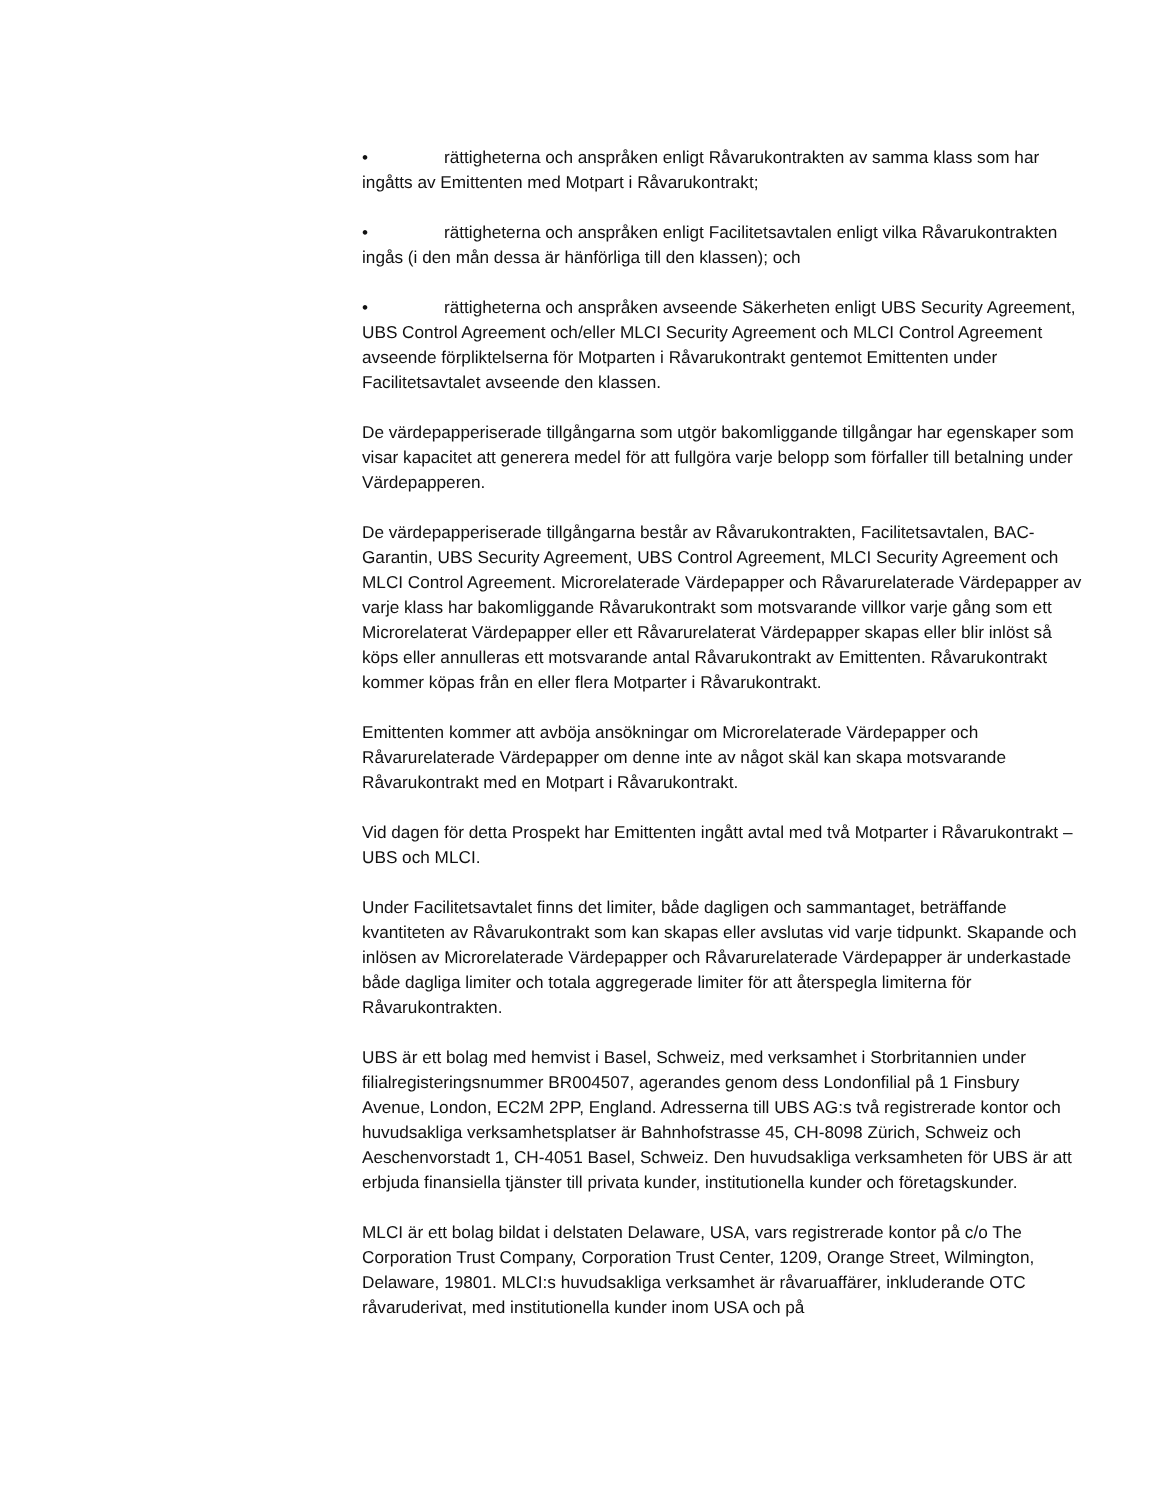• rättigheterna och anspråken enligt Råvarukontrakten av samma klass som har ingåtts av Emittenten med Motpart i Råvarukontrakt;
• rättigheterna och anspråken enligt Facilitetsavtalen enligt vilka Råvarukontrakten ingås (i den mån dessa är hänförliga till den klassen); och
• rättigheterna och anspråken avseende Säkerheten enligt UBS Security Agreement, UBS Control Agreement och/eller MLCI Security Agreement och MLCI Control Agreement avseende förpliktelserna för Motparten i Råvarukontrakt gentemot Emittenten under Facilitetsavtalet avseende den klassen.
De värdepapperiserade tillgångarna som utgör bakomliggande tillgångar har egenskaper som visar kapacitet att generera medel för att fullgöra varje belopp som förfaller till betalning under Värdepapperen.
De värdepapperiserade tillgångarna består av Råvarukontrakten, Facilitetsavtalen, BAC-Garantin, UBS Security Agreement, UBS Control Agreement, MLCI Security Agreement och MLCI Control Agreement. Microrelaterade Värdepapper och Råvarurelaterade Värdepapper av varje klass har bakomliggande Råvarukontrakt som motsvarande villkor varje gång som ett Microrelaterat Värdepapper eller ett Råvarurelaterat Värdepapper skapas eller blir inlöst så köps eller annulleras ett motsvarande antal Råvarukontrakt av Emittenten. Råvarukontrakt kommer köpas från en eller flera Motparter i Råvarukontrakt.
Emittenten kommer att avböja ansökningar om Microrelaterade Värdepapper och Råvarurelaterade Värdepapper om denne inte av något skäl kan skapa motsvarande Råvarukontrakt med en Motpart i Råvarukontrakt.
Vid dagen för detta Prospekt har Emittenten ingått avtal med två Motparter i Råvarukontrakt – UBS och MLCI.
Under Facilitetsavtalet finns det limiter, både dagligen och sammantaget, beträffande kvantiteten av Råvarukontrakt som kan skapas eller avslutas vid varje tidpunkt. Skapande och inlösen av Microrelaterade Värdepapper och Råvarurelaterade Värdepapper är underkastade både dagliga limiter och totala aggregerade limiter för att återspegla limiterna för Råvarukontrakten.
UBS är ett bolag med hemvist i Basel, Schweiz, med verksamhet i Storbritannien under filialregisteringsnummer BR004507, agerandes genom dess Londonfilial på 1 Finsbury Avenue, London, EC2M 2PP, England. Adresserna till UBS AG:s två registrerade kontor och huvudsakliga verksamhetsplatser är Bahnhofstrasse 45, CH-8098 Zürich, Schweiz och Aeschenvorstadt 1, CH-4051 Basel, Schweiz. Den huvudsakliga verksamheten för UBS är att erbjuda finansiella tjänster till privata kunder, institutionella kunder och företagskunder.
MLCI är ett bolag bildat i delstaten Delaware, USA, vars registrerade kontor på c/o The Corporation Trust Company, Corporation Trust Center, 1209, Orange Street, Wilmington, Delaware, 19801. MLCI:s huvudsakliga verksamhet är råvaruaffärer, inkluderande OTC råvaruderivat, med institutionella kunder inom USA och på